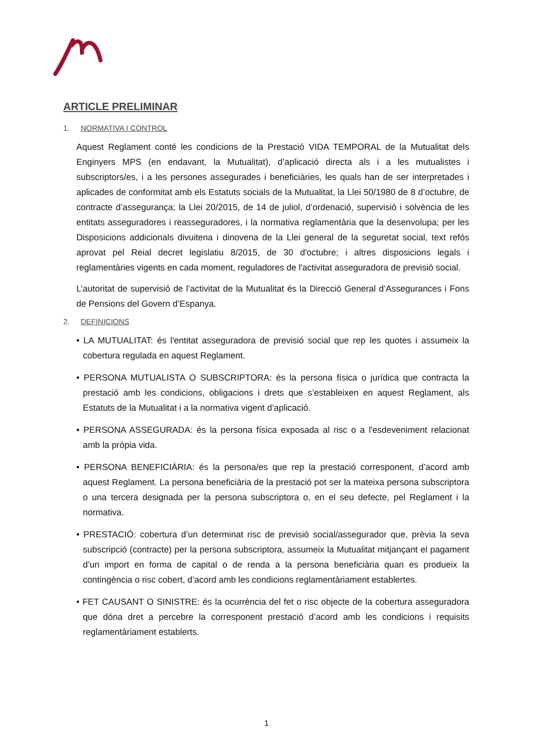ARTICLE PRELIMINAR
1. NORMATIVA I CONTROL
Aquest Reglament conté les condicions de la Prestació VIDA TEMPORAL de la Mutualitat dels Enginyers MPS (en endavant, la Mutualitat), d’aplicació directa als i a les mutualistes i subscriptors/es, i a les persones assegurades i beneficiàries, les quals han de ser interpretades i aplicades de conformitat amb els Estatuts socials de la Mutualitat, la Llei 50/1980 de 8 d’octubre, de contracte d’assegurança; la Llei 20/2015, de 14 de juliol, d’ordenació, supervisió i solvència de les entitats asseguradores i reasseguradores, i la normativa reglamentària que la desenvolupa; per les Disposicions addicionals divuitena i dinovena de la Llei general de la seguretat social, text refós aprovat pel Reial decret legislatiu 8/2015, de 30 d'octubre; i altres disposicions legals i reglamentàries vigents en cada moment, reguladores de l'activitat asseguradora de previsió social.
L’autoritat de supervisió de l’activitat de la Mutualitat és la Direcció General d’Assegurances i Fons de Pensions del Govern d’Espanya.
2. DEFINICIONS
• LA MUTUALITAT: és l'entitat asseguradora de previsió social que rep les quotes i assumeix la cobertura regulada en aquest Reglament.
• PERSONA MUTUALISTA O SUBSCRIPTORA: és la persona física o jurídica que contracta la prestació amb les condicions, obligacions i drets que s’estableixen en aquest Reglament, als Estatuts de la Mutualitat i a la normativa vigent d’aplicació.
• PERSONA ASSEGURADA: és la persona física exposada al risc o a l'esdeveniment relacionat amb la pròpia vida.
• PERSONA BENEFICIÀRIA: és la persona/es que rep la prestació corresponent, d’acord amb aquest Reglament. La persona beneficiària de la prestació pot ser la mateixa persona subscriptora o una tercera designada per la persona subscriptora o, en el seu defecte, pel Reglament i la normativa.
• PRESTACIÓ: cobertura d’un determinat risc de previsió social/assegurador que, prèvia la seva subscripció (contracte) per la persona subscriptora, assumeix la Mutualitat mitjançant el pagament d’un import en forma de capital o de renda a la persona beneficiària quan es produeix la contingència o risc cobert, d’acord amb les condicions reglamentàriament establertes.
• FET CAUSANT O SINISTRE: és la ocurrència del fet o risc objecte de la cobertura asseguradora que dóna dret a percebre la corresponent prestació d’acord amb les condicions i requisits reglamentàriament establerts.
1